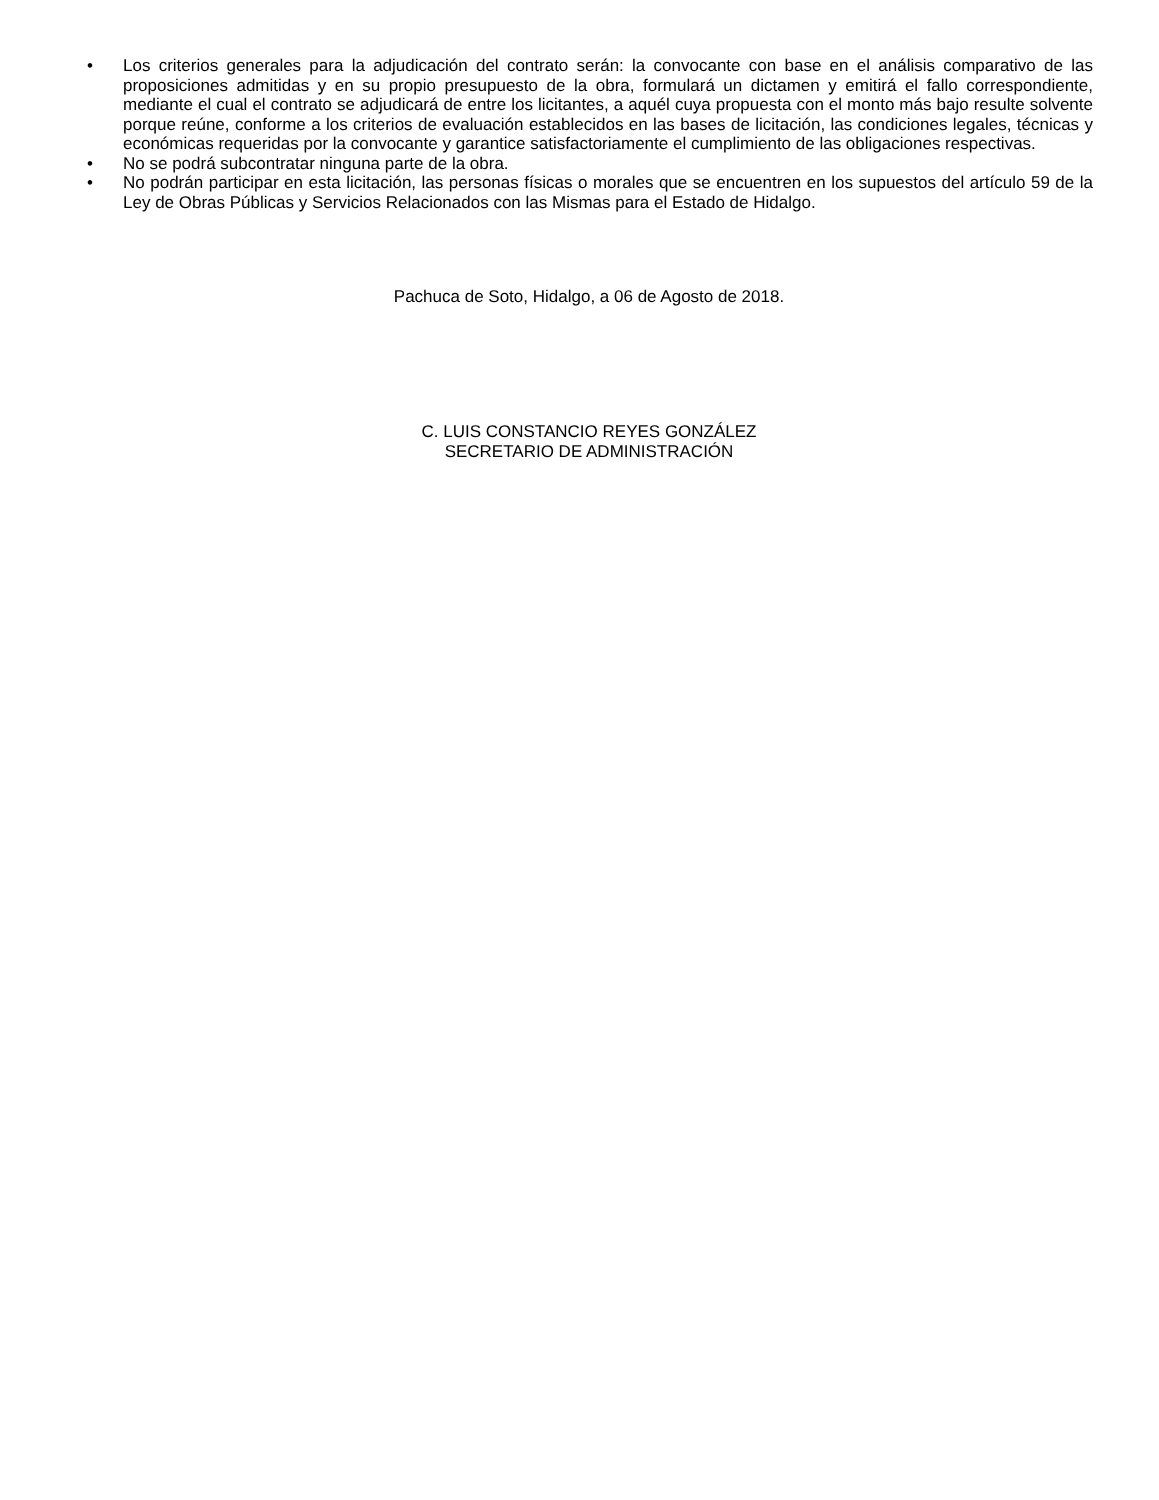• Los criterios generales para la adjudicación del contrato serán: la convocante con base en el análisis comparativo de las proposiciones admitidas y en su propio presupuesto de la obra, formulará un dictamen y emitirá el fallo correspondiente, mediante el cual el contrato se adjudicará de entre los licitantes, a aquél cuya propuesta con el monto más bajo resulte solvente porque reúne, conforme a los criterios de evaluación establecidos en las bases de licitación, las condiciones legales, técnicas y económicas requeridas por la convocante y garantice satisfactoriamente el cumplimiento de las obligaciones respectivas.
• No se podrá subcontratar ninguna parte de la obra.
• No podrán participar en esta licitación, las personas físicas o morales que se encuentren en los supuestos del artículo 59 de la Ley de Obras Públicas y Servicios Relacionados con las Mismas para el Estado de Hidalgo.
Pachuca de Soto, Hidalgo, a 06 de Agosto de 2018.
C. LUIS CONSTANCIO REYES GONZÁLEZ
SECRETARIO DE ADMINISTRACIÓN